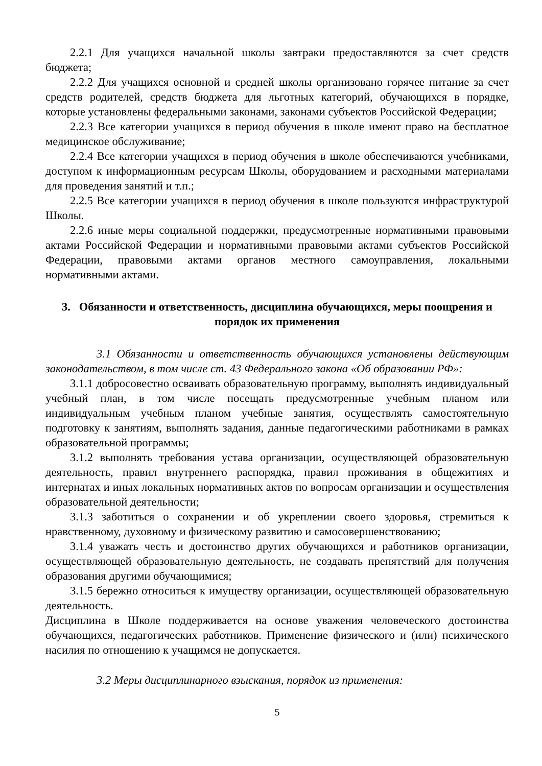2.2.1 Для учащихся начальной школы завтраки предоставляются за счет средств бюджета;
2.2.2 Для учащихся основной и средней школы организовано горячее питание за счет средств родителей, средств бюджета для льготных категорий, обучающихся в порядке, которые установлены федеральными законами, законами субъектов Российской Федерации;
2.2.3 Все категории учащихся в период обучения в школе имеют право на бесплатное медицинское обслуживание;
2.2.4 Все категории учащихся в период обучения в школе обеспечиваются учебниками, доступом к информационным ресурсам Школы, оборудованием и расходными материалами для проведения занятий и т.п.;
2.2.5 Все категории учащихся в период обучения в школе пользуются инфраструктурой Школы.
2.2.6 иные меры социальной поддержки, предусмотренные нормативными правовыми актами Российской Федерации и нормативными правовыми актами субъектов Российской Федерации, правовыми актами органов местного самоуправления, локальными нормативными актами.
3. Обязанности и ответственность, дисциплина обучающихся, меры поощрения и порядок их применения
3.1 Обязанности и ответственность обучающихся установлены действующим законодательством, в том числе ст. 43 Федерального закона «Об образовании РФ»:
3.1.1 добросовестно осваивать образовательную программу, выполнять индивидуальный учебный план, в том числе посещать предусмотренные учебным планом или индивидуальным учебным планом учебные занятия, осуществлять самостоятельную подготовку к занятиям, выполнять задания, данные педагогическими работниками в рамках образовательной программы;
3.1.2 выполнять требования устава организации, осуществляющей образовательную деятельность, правил внутреннего распорядка, правил проживания в общежитиях и интернатах и иных локальных нормативных актов по вопросам организации и осуществления образовательной деятельности;
3.1.3 заботиться о сохранении и об укреплении своего здоровья, стремиться к нравственному, духовному и физическому развитию и самосовершенствованию;
3.1.4 уважать честь и достоинство других обучающихся и работников организации, осуществляющей образовательную деятельность, не создавать препятствий для получения образования другими обучающимися;
3.1.5 бережно относиться к имуществу организации, осуществляющей образовательную деятельность.
Дисциплина в Школе поддерживается на основе уважения человеческого достоинства обучающихся, педагогических работников. Применение физического и (или) психического насилия по отношению к учащимся не допускается.
3.2 Меры дисциплинарного взыскания, порядок из применения:
5